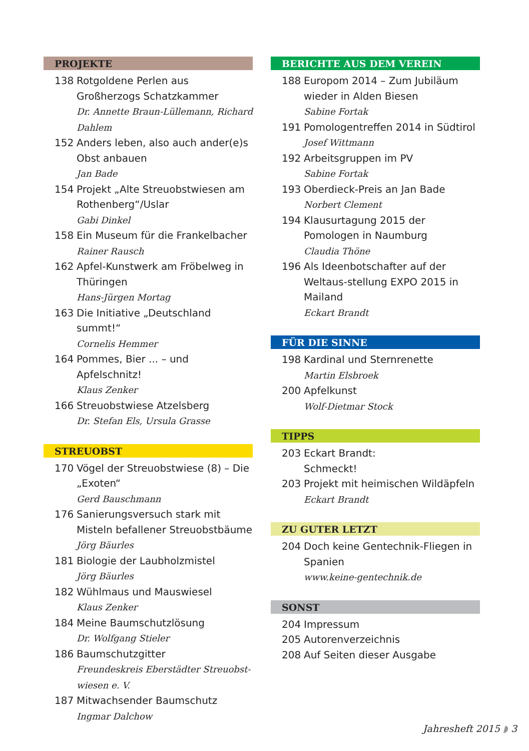PROJEKTE
138 Rotgoldene Perlen aus Großherzogs Schatzkammer
Dr. Annette Braun-Lüllemann, Richard Dahlem
152 Anders leben, also auch ander(e)s Obst anbauen
Jan Bade
154 Projekt „Alte Streuobstwiesen am Rothenberg“/Uslar
Gabi Dinkel
158 Ein Museum für die Frankelbacher
Rainer Rausch
162 Apfel-Kunstwerk am Fröbelweg in Thüringen
Hans-Jürgen Mortag
163 Die Initiative „Deutschland summt!“
Cornelis Hemmer
164 Pommes, Bier ... – und Apfelschnitz!
Klaus Zenker
166 Streuobstwiese Atzelsberg
Dr. Stefan Els, Ursula Grasse
STREUOBST
170 Vögel der Streuobstwiese (8) – Die „Exoten“
Gerd Bauschmann
176 Sanierungsversuch stark mit Misteln befallener Streuobstbäume
Jörg Bäurles
181 Biologie der Laubholzmistel
Jörg Bäurles
182 Wühlmaus und Mauswiesel
Klaus Zenker
184 Meine Baumschutzlösung
Dr. Wolfgang Stieler
186 Baumschutzgitter
Freundeskreis Eberstädter Streuobst-wiesen e. V.
187 Mitwachsender Baumschutz
Ingmar Dalchow
BERICHTE AUS DEM VEREIN
188 Europom 2014 – Zum Jubiläum wieder in Alden Biesen
Sabine Fortak
191 Pomologentreffen 2014 in Südtirol
Josef Wittmann
192 Arbeitsgruppen im PV
Sabine Fortak
193 Oberdieck-Preis an Jan Bade
Norbert Clement
194 Klausurtagung 2015 der Pomologen in Naumburg
Claudia Thöne
196 Als Ideenbotschafter auf der Weltaus-stellung EXPO 2015 in Mailand
Eckart Brandt
FÜR DIE SINNE
198 Kardinal und Sternrenette
Martin Elsbroek
200 Apfelkunst
Wolf-Dietmar Stock
TIPPS
203 Eckart Brandt:
Schmeckt!
203 Projekt mit heimischen Wildäpfeln
Eckart Brandt
ZU GUTER LETZT
204 Doch keine Gentechnik-Fliegen in Spanien
www.keine-gentechnik.de
SONST
204 Impressum
205 Autorenverzeichnis
208 Auf Seiten dieser Ausgabe
Jahresheft 2015 ◗ 3